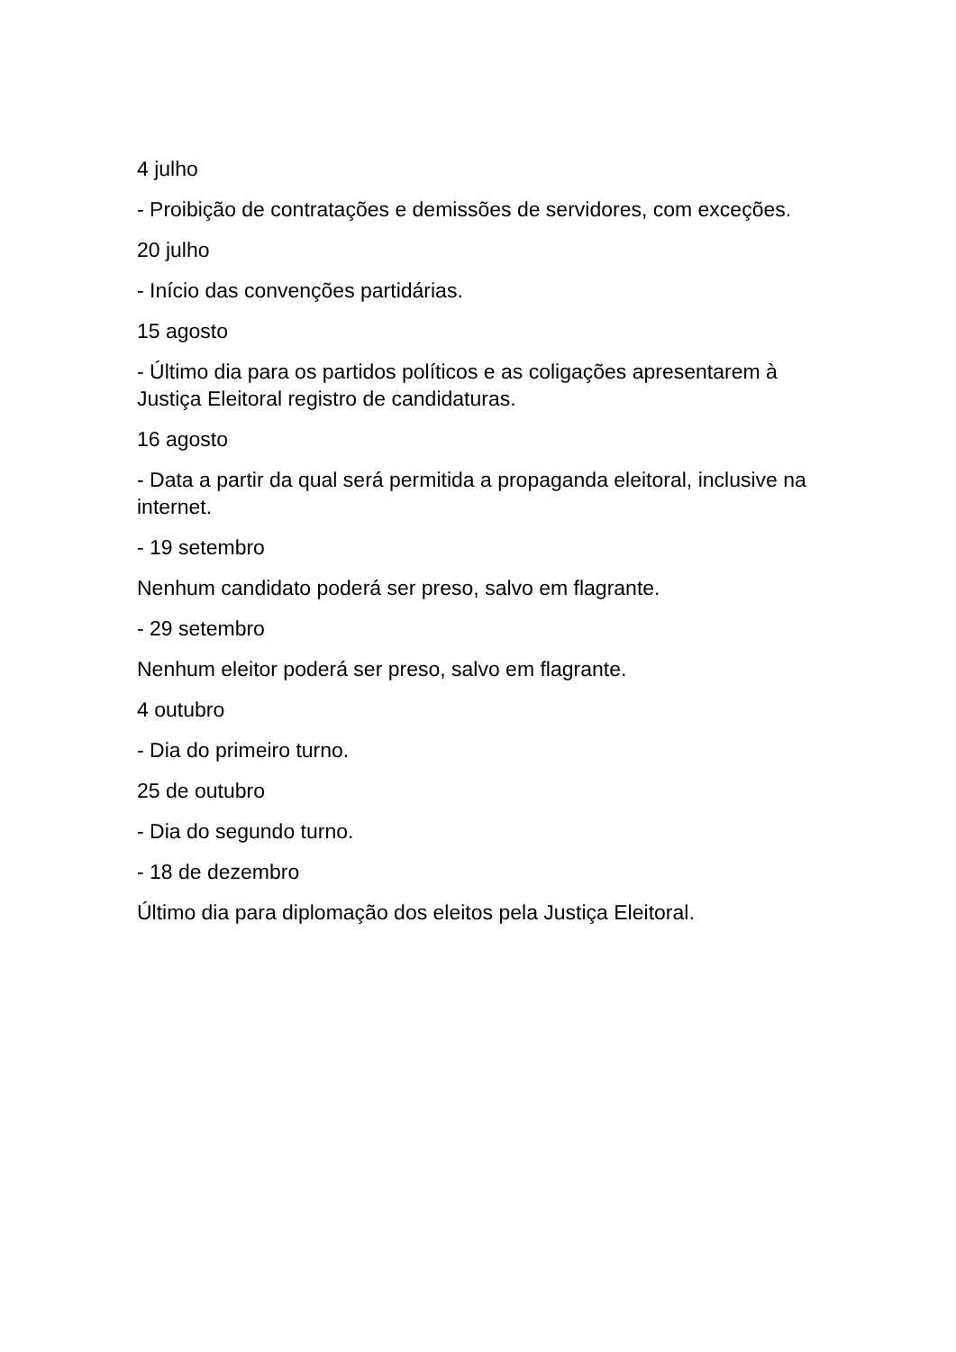4 julho
- Proibição de contratações e demissões de servidores, com exceções.
20 julho
- Início das convenções partidárias.
15 agosto
- Último dia para os partidos políticos e as coligações apresentarem à Justiça Eleitoral registro de candidaturas.
16 agosto
- Data a partir da qual será permitida a propaganda eleitoral, inclusive na internet.
- 19 setembro
Nenhum candidato poderá ser preso, salvo em flagrante.
- 29 setembro
Nenhum eleitor poderá ser preso, salvo em flagrante.
4 outubro
- Dia do primeiro turno.
25 de outubro
- Dia do segundo turno.
- 18 de dezembro
Último dia para diplomação dos eleitos pela Justiça Eleitoral.